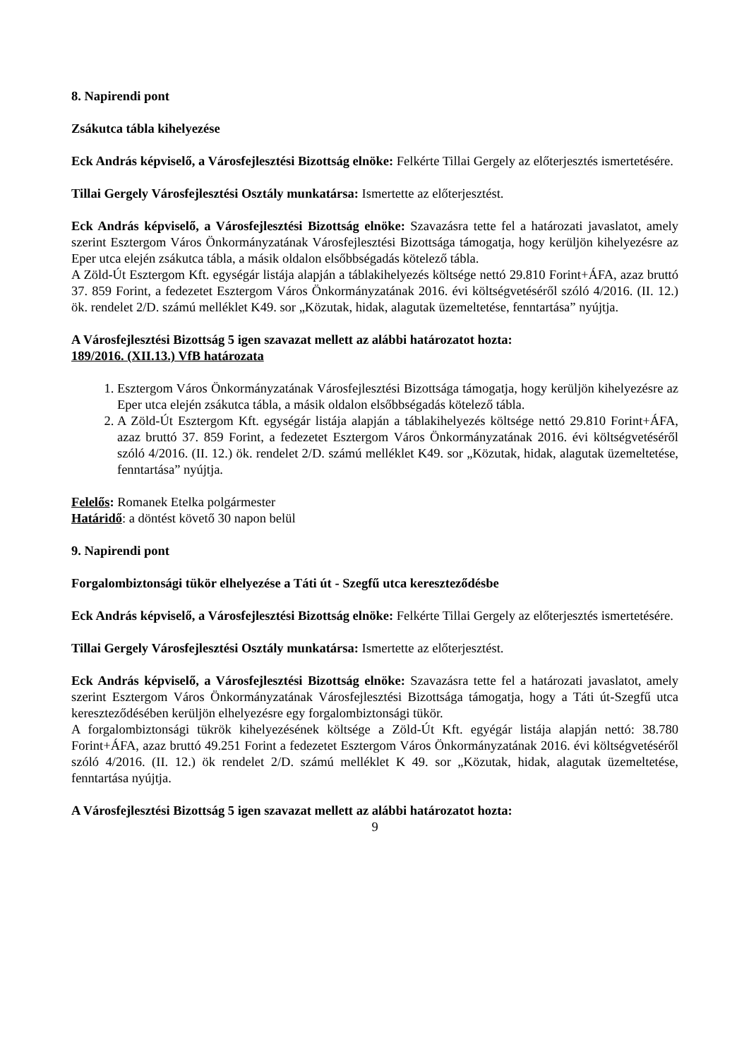8. Napirendi pont
Zsákutca tábla kihelyezése
Eck András képviselő, a Városfejlesztési Bizottság elnöke: Felkérte Tillai Gergely az előterjesztés ismertetésére.
Tillai Gergely Városfejlesztési Osztály munkatársa: Ismertette az előterjesztést.
Eck András képviselő, a Városfejlesztési Bizottság elnöke: Szavazásra tette fel a határozati javaslatot, amely szerint Esztergom Város Önkormányzatának Városfejlesztési Bizottsága támogatja, hogy kerüljön kihelyezésre az Eper utca elején zsákutca tábla, a másik oldalon elsőbbségadás kötelező tábla.
A Zöld-Út Esztergom Kft. egységár listája alapján a táblakihelyezés költsége nettó 29.810 Forint+ÁFA, azaz bruttó 37. 859 Forint, a fedezetet Esztergom Város Önkormányzatának 2016. évi költségvetéséről szóló 4/2016. (II. 12.) ök. rendelet 2/D. számú melléklet K49. sor „Közutak, hidak, alagutak üzemeltetése, fenntartása” nyújtja.
A Városfejlesztési Bizottság 5 igen szavazat mellett az alábbi határozatot hozta:
189/2016. (XII.13.) VfB határozata
1. Esztergom Város Önkormányzatának Városfejlesztési Bizottsága támogatja, hogy kerüljön kihelyezésre az Eper utca elején zsákutca tábla, a másik oldalon elsőbbségadás kötelező tábla.
2. A Zöld-Út Esztergom Kft. egységár listája alapján a táblakihelyezés költsége nettó 29.810 Forint+ÁFA, azaz bruttó 37. 859 Forint, a fedezetet Esztergom Város Önkormányzatának 2016. évi költségvetéséről szóló 4/2016. (II. 12.) ök. rendelet 2/D. számú melléklet K49. sor „Közutak, hidak, alagutak üzemeltetése, fenntartása” nyújtja.
Felelős: Romanek Etelka polgármester
Határidő: a döntést követő 30 napon belül
9. Napirendi pont
Forgalombiztonsági tükör elhelyezése a Táti út - Szegfű utca kereszteződésbe
Eck András képviselő, a Városfejlesztési Bizottság elnöke: Felkérte Tillai Gergely az előterjesztés ismertetésére.
Tillai Gergely Városfejlesztési Osztály munkatársa: Ismertette az előterjesztést.
Eck András képviselő, a Városfejlesztési Bizottság elnöke: Szavazásra tette fel a határozati javaslatot, amely szerint Esztergom Város Önkormányzatának Városfejlesztési Bizottsága támogatja, hogy a Táti út-Szegfű utca kereszteződésében kerüljön elhelyezésre egy forgalombiztonsági tükör.
A forgalombiztonsági tükrök kihelyezésének költsége a Zöld-Út Kft. egyégár listája alapján nettó: 38.780 Forint+ÁFA, azaz bruttó 49.251 Forint a fedezetet Esztergom Város Önkormányzatának 2016. évi költségvetéséről szóló 4/2016. (II. 12.) ök rendelet 2/D. számú melléklet K 49. sor „Közutak, hidak, alagutak üzemeltetése, fenntartása nyújtja.
A Városfejlesztési Bizottság 5 igen szavazat mellett az alábbi határozatot hozta:
9